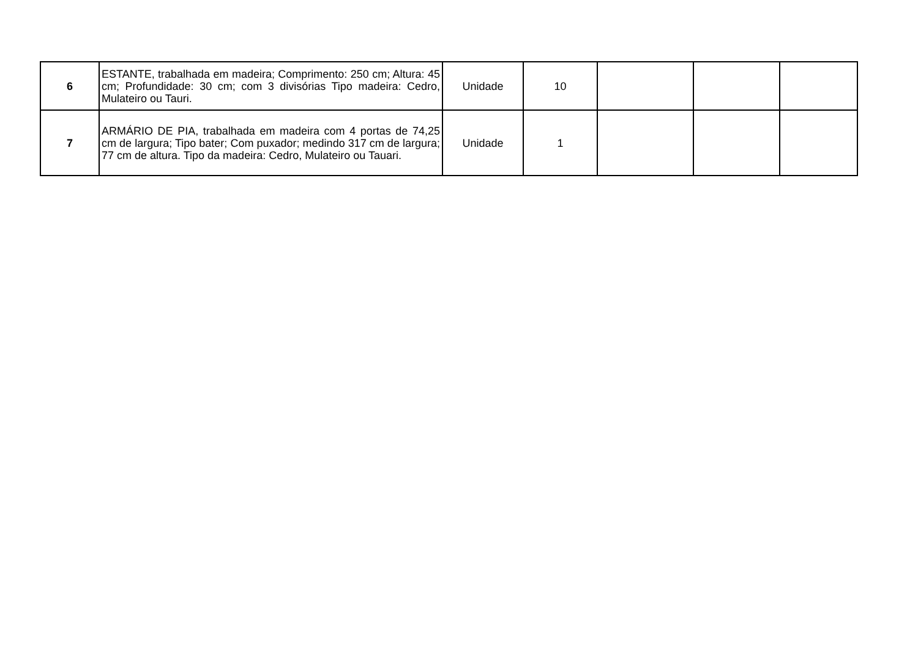| 6 | ESTANTE, trabalhada em madeira; Comprimento: 250 cm; Altura: 45 cm; Profundidade: 30 cm; com 3 divisórias Tipo madeira: Cedro, Mulateiro ou Tauri. | Unidade | 10 | | | |
| 7 | ARMÁRIO DE PIA, trabalhada em madeira com 4 portas de 74,25 cm de largura; Tipo bater; Com puxador; medindo 317 cm de largura; 77 cm de altura. Tipo da madeira: Cedro, Mulateiro ou Tauari. | Unidade | 1 | | | |